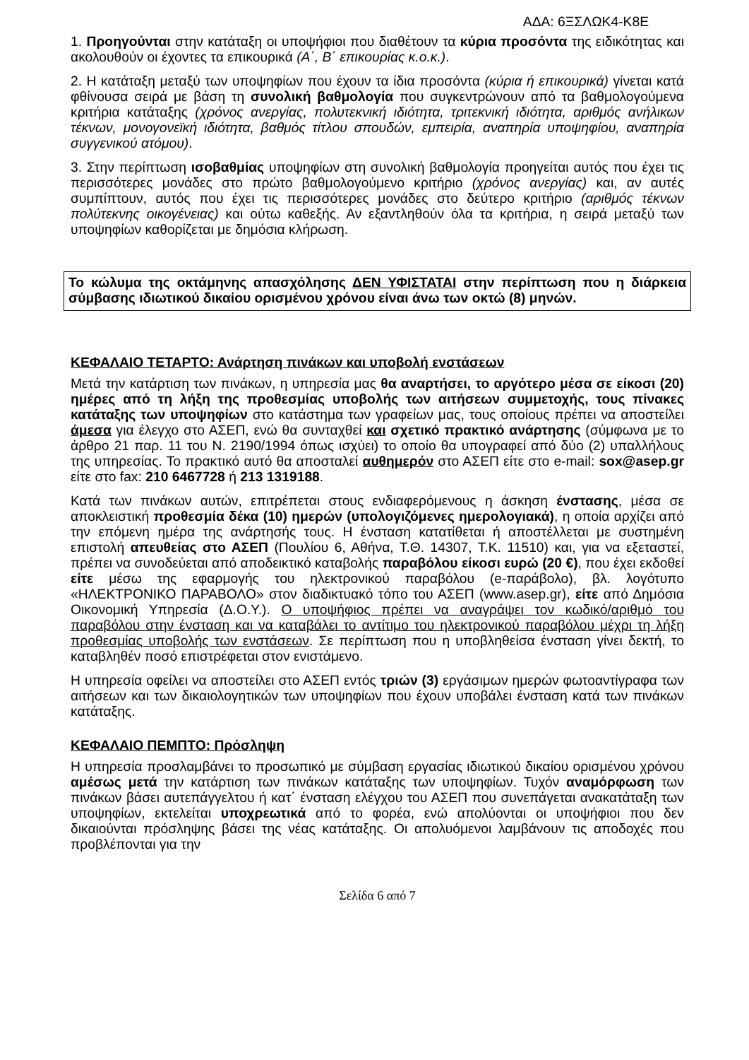ΑΔΑ: 6ΞΣΛΩΚ4-Κ8Ε
1. Προηγούνται στην κατάταξη οι υποψήφιοι που διαθέτουν τα κύρια προσόντα της ειδικότητας και ακολουθούν οι έχοντες τα επικουρικά (Α΄, Β΄ επικουρίας κ.ο.κ.).
2. Η κατάταξη μεταξύ των υποψηφίων που έχουν τα ίδια προσόντα (κύρια ή επικουρικά) γίνεται κατά φθίνουσα σειρά με βάση τη συνολική βαθμολογία που συγκεντρώνουν από τα βαθμολογούμενα κριτήρια κατάταξης (χρόνος ανεργίας, πολυτεκνική ιδιότητα, τριτεκνική ιδιότητα, αριθμός ανήλικων τέκνων, μονογονεϊκή ιδιότητα, βαθμός τίτλου σπουδών, εμπειρία, αναπηρία υποψηφίου, αναπηρία συγγενικού ατόμου).
3. Στην περίπτωση ισοβαθμίας υποψηφίων στη συνολική βαθμολογία προηγείται αυτός που έχει τις περισσότερες μονάδες στο πρώτο βαθμολογούμενο κριτήριο (χρόνος ανεργίας) και, αν αυτές συμπίπτουν, αυτός που έχει τις περισσότερες μονάδες στο δεύτερο κριτήριο (αριθμός τέκνων πολύτεκνης οικογένειας) και ούτω καθεξής. Αν εξαντληθούν όλα τα κριτήρια, η σειρά μεταξύ των υποψηφίων καθορίζεται με δημόσια κλήρωση.
Το κώλυμα της οκτάμηνης απασχόλησης ΔΕΝ ΥΦΙΣΤΑΤΑΙ στην περίπτωση που η διάρκεια σύμβασης ιδιωτικού δικαίου ορισμένου χρόνου είναι άνω των οκτώ (8) μηνών.
ΚΕΦΑΛΑΙΟ ΤΕΤΑΡΤΟ: Ανάρτηση πινάκων και υποβολή ενστάσεων
Μετά την κατάρτιση των πινάκων, η υπηρεσία μας θα αναρτήσει, το αργότερο μέσα σε είκοσι (20) ημέρες από τη λήξη της προθεσμίας υποβολής των αιτήσεων συμμετοχής, τους πίνακες κατάταξης των υποψηφίων στο κατάστημα των γραφείων μας, τους οποίους πρέπει να αποστείλει άμεσα για έλεγχο στο ΑΣΕΠ, ενώ θα συνταχθεί και σχετικό πρακτικό ανάρτησης (σύμφωνα με το άρθρο 21 παρ. 11 του Ν. 2190/1994 όπως ισχύει) το οποίο θα υπογραφεί από δύο (2) υπαλλήλους της υπηρεσίας. Το πρακτικό αυτό θα αποσταλεί αυθημερόν στο ΑΣΕΠ είτε στο e-mail: sox@asep.gr είτε στο fax: 210 6467728 ή 213 1319188.
Κατά των πινάκων αυτών, επιτρέπεται στους ενδιαφερόμενους η άσκηση ένστασης, μέσα σε αποκλειστική προθεσμία δέκα (10) ημερών (υπολογιζόμενες ημερολογιακά), η οποία αρχίζει από την επόμενη ημέρα της ανάρτησής τους. Η ένσταση κατατίθεται ή αποστέλλεται με συστημένη επιστολή απευθείας στο ΑΣΕΠ (Πουλίου 6, Αθήνα, Τ.Θ. 14307, Τ.Κ. 11510) και, για να εξεταστεί, πρέπει να συνοδεύεται από αποδεικτικό καταβολής παραβόλου είκοσι ευρώ (20 €), που έχει εκδοθεί είτε μέσω της εφαρμογής του ηλεκτρονικού παραβόλου (e-παράβολο), βλ. λογότυπο «ΗΛΕΚΤΡΟΝΙΚΟ ΠΑΡΑΒΟΛΟ» στον διαδικτυακό τόπο του ΑΣΕΠ (www.asep.gr), είτε από Δημόσια Οικονομική Υπηρεσία (Δ.Ο.Υ.). Ο υποψήφιος πρέπει να αναγράψει τον κωδικό/αριθμό του παραβόλου στην ένσταση και να καταβάλει το αντίτιμο του ηλεκτρονικού παραβόλου μέχρι τη λήξη προθεσμίας υποβολής των ενστάσεων. Σε περίπτωση που η υποβληθείσα ένσταση γίνει δεκτή, το καταβληθέν ποσό επιστρέφεται στον ενιστάμενο.
Η υπηρεσία οφείλει να αποστείλει στο ΑΣΕΠ εντός τριών (3) εργάσιμων ημερών φωτοαντίγραφα των αιτήσεων και των δικαιολογητικών των υποψηφίων που έχουν υποβάλει ένσταση κατά των πινάκων κατάταξης.
ΚΕΦΑΛΑΙΟ ΠΕΜΠΤΟ: Πρόσληψη
Η υπηρεσία προσλαμβάνει το προσωπικό με σύμβαση εργασίας ιδιωτικού δικαίου ορισμένου χρόνου αμέσως μετά την κατάρτιση των πινάκων κατάταξης των υποψηφίων. Τυχόν αναμόρφωση των πινάκων βάσει αυτεπάγγελτου ή κατ΄ ένσταση ελέγχου του ΑΣΕΠ που συνεπάγεται ανακατάταξη των υποψηφίων, εκτελείται υποχρεωτικά από το φορέα, ενώ απολύονται οι υποψήφιοι που δεν δικαιούνται πρόσληψης βάσει της νέας κατάταξης. Οι απολυόμενοι λαμβάνουν τις αποδοχές που προβλέπονται για την
Σελίδα 6 από 7